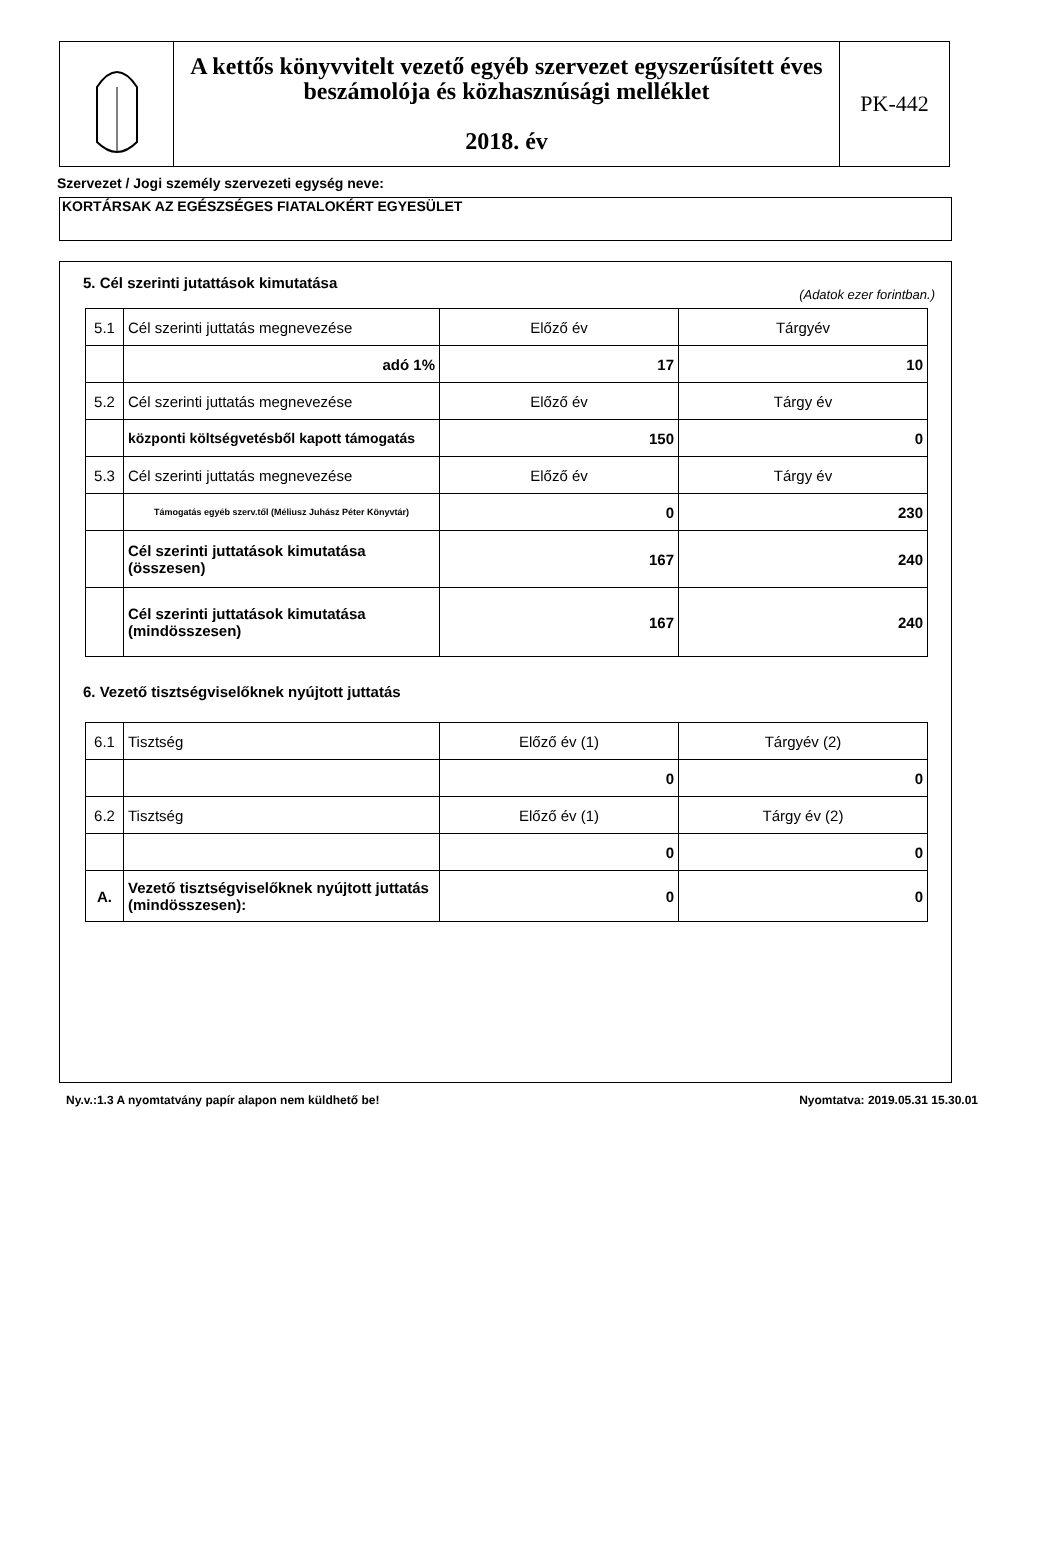A kettős könyvvitelt vezető egyéb szervezet egyszerűsített éves beszámolója és közhasznúsági melléklet
2018. év
PK-442
Szervezet / Jogi személy szervezeti egység neve:
KORTÁRSAK AZ EGÉSZSÉGES FIATALOKÉRT EGYESÜLET
5. Cél szerinti jutattások kimutatása
(Adatok ezer forintban.)
| 5.1 | Cél szerinti juttatás megnevezése | Előző év | Tárgyév |
| | adó 1% | 17 | 10 |
| 5.2 | Cél szerinti juttatás megnevezése | Előző év | Tárgy év |
| | központi költségvetésből kapott támogatás | 150 | 0 |
| 5.3 | Cél szerinti juttatás megnevezése | Előző év | Tárgy év |
| | Támogatás egyéb szerv.től (Méliusz Juhász Péter Könyvtár) | 0 | 230 |
| | Cél szerinti juttatások kimutatása (összesen) | 167 | 240 |
| | Cél szerinti juttatások kimutatása (mindösszesen) | 167 | 240 |
6. Vezető tisztségviselőknek nyújtott juttatás
| 6.1 | Tisztség | Előző év (1) | Tárgyév (2) |
| | | 0 | 0 |
| 6.2 | Tisztség | Előző év (1) | Tárgy év (2) |
| | | 0 | 0 |
| A. | Vezető tisztségviselőknek nyújtott juttatás (mindösszesen): | 0 | 0 |
Ny.v.:1.3 A nyomtatvány papír alapon nem küldhető be! Nyomtatva: 2019.05.31 15.30.01